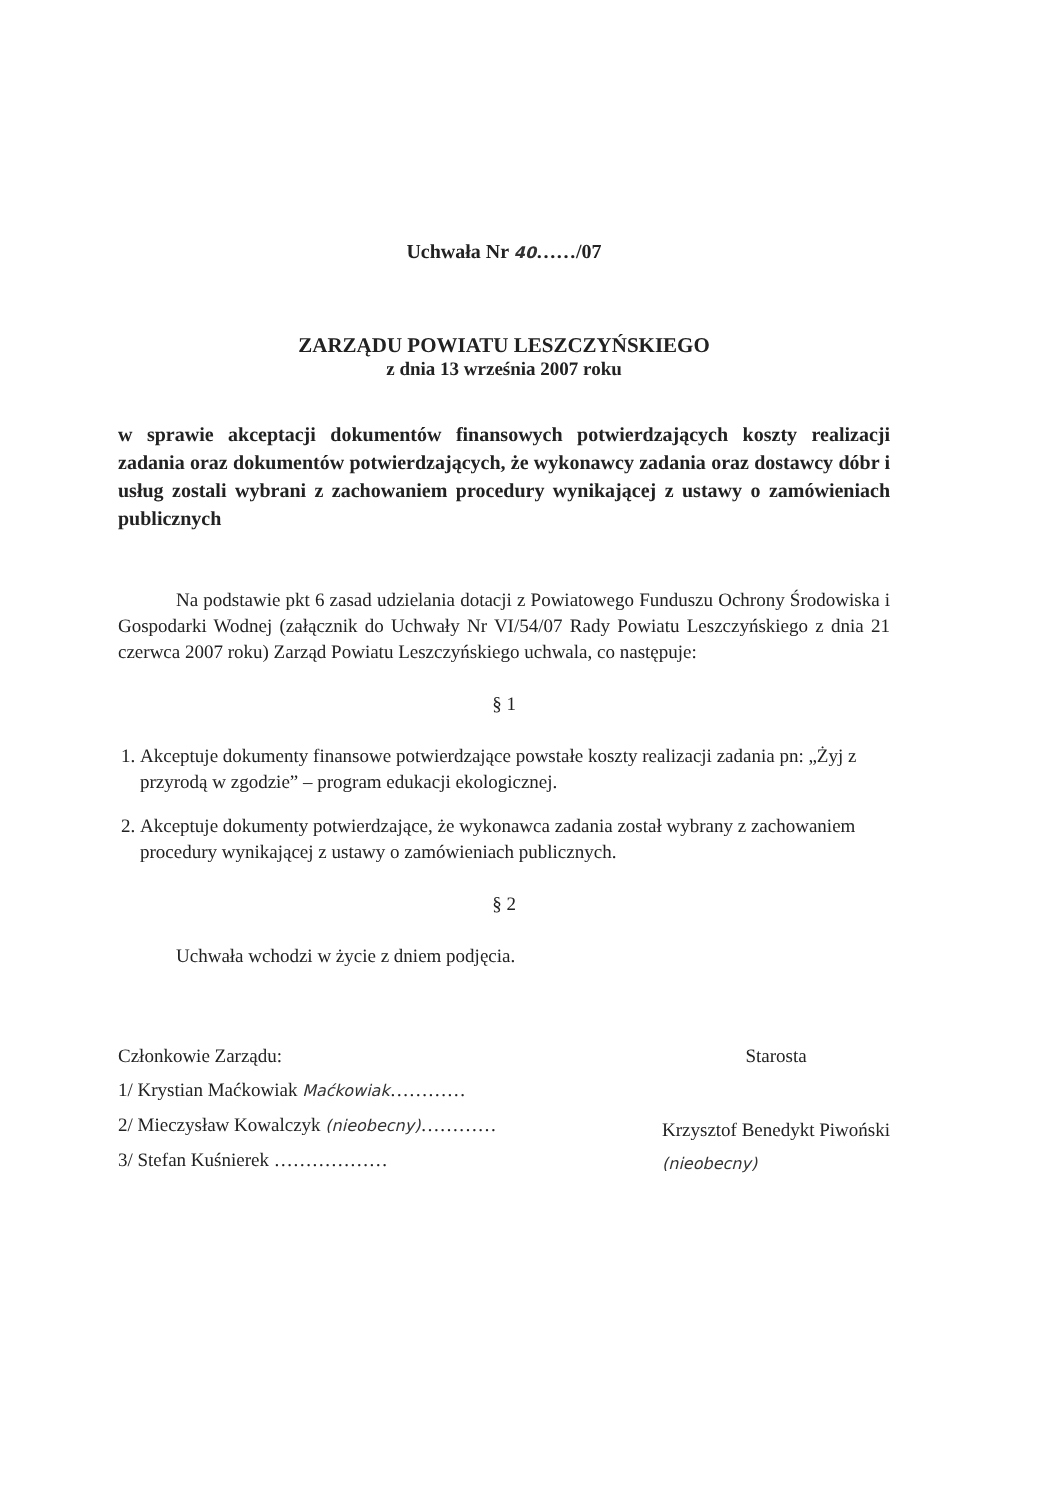Uchwała Nr 40……/07
ZARZĄDU POWIATU LESZCZYŃSKIEGO
z dnia 13 września 2007 roku
w sprawie akceptacji dokumentów finansowych potwierdzających koszty realizacji zadania oraz dokumentów potwierdzających, że wykonawcy zadania oraz dostawcy dóbr i usług zostali wybrani z zachowaniem procedury wynikającej z ustawy o zamówieniach publicznych
Na podstawie pkt 6 zasad udzielania dotacji z Powiatowego Funduszu Ochrony Środowiska i Gospodarki Wodnej (załącznik do Uchwały Nr VI/54/07 Rady Powiatu Leszczyńskiego z dnia 21 czerwca 2007 roku) Zarząd Powiatu Leszczyńskiego uchwala, co następuje:
§ 1
1. Akceptuje dokumenty finansowe potwierdzające powstałe koszty realizacji zadania pn: „Żyj z przyrodą w zgodzie” – program edukacji ekologicznej.
2. Akceptuje dokumenty potwierdzające, że wykonawca zadania został wybrany z zachowaniem procedury wynikającej z ustawy o zamówieniach publicznych.
§ 2
Uchwała wchodzi w życie z dniem podjęcia.
Członkowie Zarządu:
1/ Krystian Maćkowiak Maćkowiak…………
2/ Mieczysław Kowalczyk (nieobecny)…………
3/ Stefan Kuśnierek ………………
Starosta
Krzysztof Benedykt Piwoński
(nieobecny)